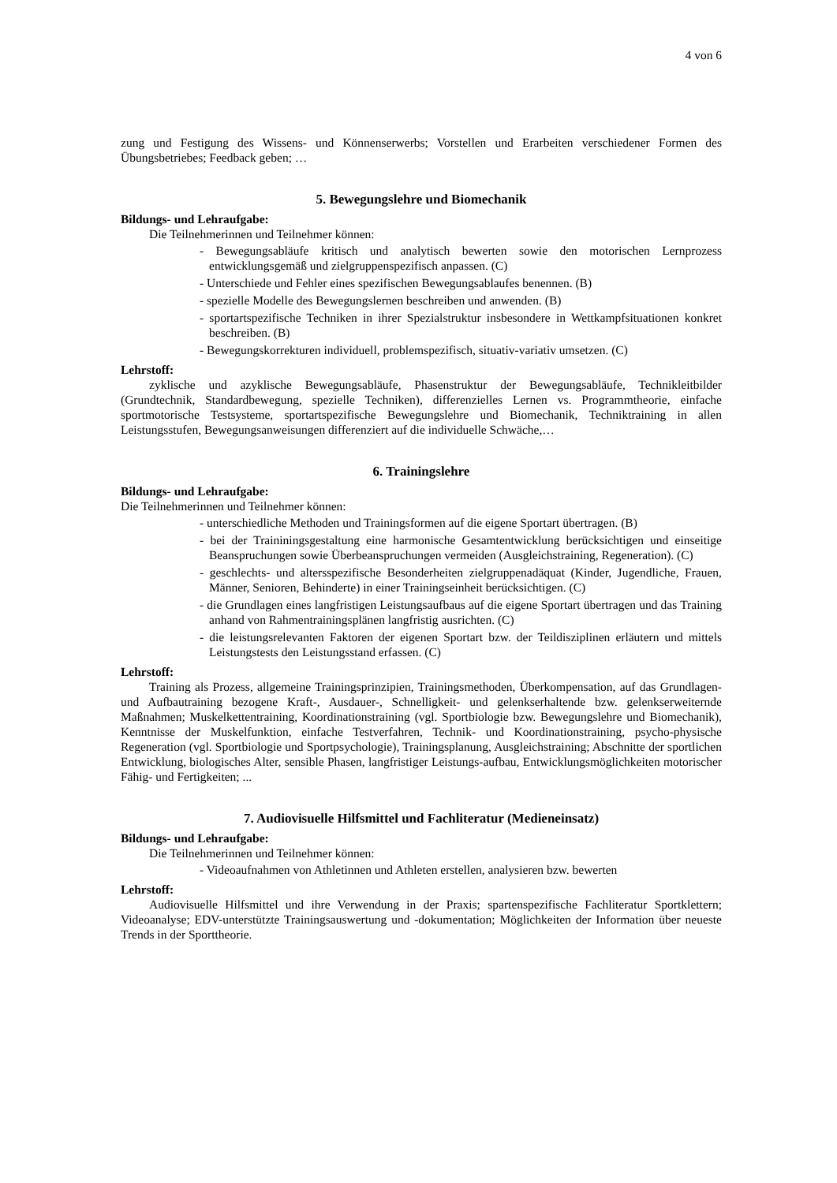4 von 6
zung und Festigung des Wissens- und Könnenserwerbs; Vorstellen und Erarbeiten verschiedener Formen des Übungsbetriebes; Feedback geben; …
5. Bewegungslehre und Biomechanik
Bildungs- und Lehraufgabe:
Die Teilnehmerinnen und Teilnehmer können:
- Bewegungsabläufe kritisch und analytisch bewerten sowie den motorischen Lernprozess entwicklungsgemäß und zielgruppenspezifisch anpassen. (C)
- Unterschiede und Fehler eines spezifischen Bewegungsablaufes benennen. (B)
- spezielle Modelle des Bewegungslernen beschreiben und anwenden. (B)
- sportartspezifische Techniken in ihrer Spezialstruktur insbesondere in Wettkampfsituationen konkret beschreiben. (B)
- Bewegungskorrekturen individuell, problemspezifisch, situativ-variativ umsetzen. (C)
Lehrstoff:
zyklische und azyklische Bewegungsabläufe, Phasenstruktur der Bewegungsabläufe, Technikleitbilder (Grundtechnik, Standardbewegung, spezielle Techniken), differenzielles Lernen vs. Programmtheorie, einfache sportmotorische Testsysteme, sportartspezifische Bewegungslehre und Biomechanik, Techniktraining in allen Leistungsstufen, Bewegungsanweisungen differenziert auf die individuelle Schwäche,…
6. Trainingslehre
Bildungs- und Lehraufgabe:
Die Teilnehmerinnen und Teilnehmer können:
- unterschiedliche Methoden und Trainingsformen auf die eigene Sportart übertragen. (B)
- bei der Traininingsgestaltung eine harmonische Gesamtentwicklung berücksichtigen und einseitige Beanspruchungen sowie Überbeanspruchungen vermeiden (Ausgleichstraining, Regeneration). (C)
- geschlechts- und altersspezifische Besonderheiten zielgruppenadäquat (Kinder, Jugendliche, Frauen, Männer, Senioren, Behinderte) in einer Trainingseinheit berücksichtigen. (C)
- die Grundlagen eines langfristigen Leistungsaufbaus auf die eigene Sportart übertragen und das Training anhand von Rahmentrainingsplänen langfristig ausrichten. (C)
- die leistungsrelevanten Faktoren der eigenen Sportart bzw. der Teildisziplinen erläutern und mittels Leistungstests den Leistungsstand erfassen. (C)
Lehrstoff:
Training als Prozess, allgemeine Trainingsprinzipien, Trainingsmethoden, Überkompensation, auf das Grundlagen- und Aufbautraining bezogene Kraft-, Ausdauer-, Schnelligkeit- und gelenkserhaltende bzw. gelenkserweiternde Maßnahmen; Muskelkettentraining, Koordinationstraining (vgl. Sportbiologie bzw. Bewegungslehre und Biomechanik), Kenntnisse der Muskelfunktion, einfache Testverfahren, Technik- und Koordinationstraining, psycho-physische Regeneration (vgl. Sportbiologie und Sportpsychologie), Trainingsplanung, Ausgleichstraining; Abschnitte der sportlichen Entwicklung, biologisches Alter, sensible Phasen, langfristiger Leistungs-aufbau, Entwicklungsmöglichkeiten motorischer Fähig- und Fertigkeiten; ...
7. Audiovisuelle Hilfsmittel und Fachliteratur (Medieneinsatz)
Bildungs- und Lehraufgabe:
Die Teilnehmerinnen und Teilnehmer können:
- Videoaufnahmen von Athletinnen und Athleten erstellen, analysieren bzw. bewerten
Lehrstoff:
Audiovisuelle Hilfsmittel und ihre Verwendung in der Praxis; spartenspezifische Fachliteratur Sportklettern; Videoanalyse; EDV-unterstützte Trainingsauswertung und -dokumentation; Möglichkeiten der Information über neueste Trends in der Sporttheorie.